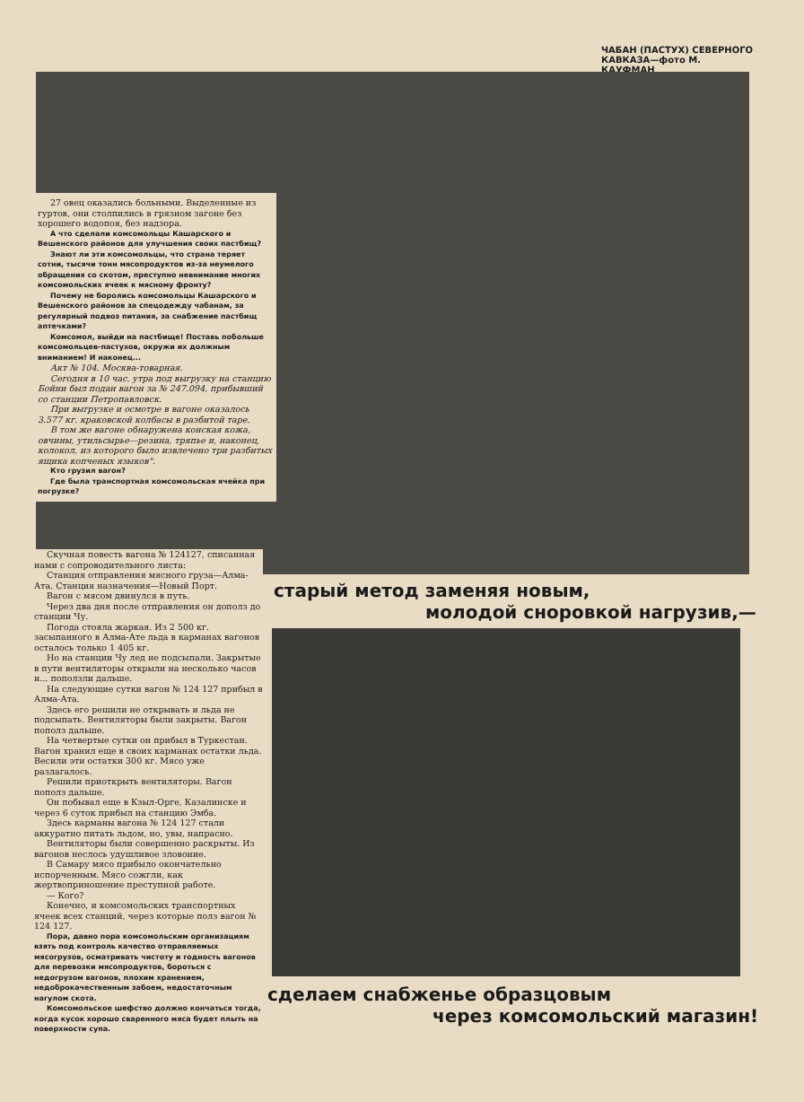ЧАБАН (ПАСТУХ) СЕВЕРНОГО КАВКАЗА—фото М. КАУФМАН
27 овец оказались больными. Выделенные из гуртов, они столпились в грязном загоне без хорошего водопоя, без надзора.
А что сделали комсомольцы Кашарского и Вешенского районов для улучшения своих пастбищ?
Знают ли эти комсомольцы, что страна теряет сотни, тысячи тонн мясопродуктов из-за неумелого обращения со скотом, преступно невнимание многих комсомольских ячеек к мясному фронту?
Почему не боролись комсомольцы Кашарского и Вешенского районов за спецодежду чабанам, за регулярный подвоз питания, за снабжение пастбищ аптечками?
Комсомол, выйди на пастбище! Поставь побольше комсомольцев-пастухов, окружи их должным вниманием! И наконец...
Акт № 104. Москва-товарная.
Сегодня в 10 час. утра под выгрузку на станцию Бойни был подан вагон за № 247.094, прибывший со станции Петропавловск.
При выгрузке и осмотре в вагоне оказалось 3.577 кг. краковской колбасы в разбитой таре.
В том же вагоне обнаружена конская кожа, овчины, утильсырье—резина, тряпье и, наконец, колокол, из которого было извлечено три разбитых ящика копченых языков".
Кто грузил вагон?
Где была транспортная комсомольская ячейка при погрузке?
Скучная повесть вагона № 124127, списанная нами с сопроводительного листа:
Станция отправления мясного груза—Алма-Ата. Станция назначения—Новый Порт.
Вагон с мясом двинулся в путь.
Через два дня после отправления он дополз до станции Чу.
Погода стояла жаркая. Из 2 500 кг. засыпанного в Алма-Ате льда в карманах вагонов осталось только 1 405 кг.
Но на станции Чу лед не подсыпали. Закрытые в пути вентиляторы открыли на несколько часов и... поползли дальше.
На следующие сутки вагон № 124 127 прибыл в Алма-Ата.
Здесь его решили не открывать и льда не подсыпать. Вентиляторы были закрыты. Вагон пополз дальше.
На четвертые сутки он прибыл в Туркестан. Вагон хранил еще в своих карманах остатки льда. Весили эти остатки 300 кг. Мясо уже разлагалось.
Решили приоткрыть вентиляторы. Вагон пополз дальше.
Он побывал еще в Кзыл-Орге, Казалинске и через 6 суток прибыл на станцию Эмба.
Здесь карманы вагона № 124 127 стали аккуратно питать льдом, но, увы, напрасно.
Вентиляторы были совершенно раскрыты. Из вагонов неслось удушливое зловоние.
В Самару мясо прибыло окончательно испорченным. Мясо сожгли, как жертвоприношение преступной работе.
— Кого?
Конечно, и комсомольских транспортных ячеек всех станций, через которые полз вагон № 124 127.
Пора, давно пора комсомольским организациям взять под контроль качество отправляемых мясогрузов, осматривать чистоту и годность вагонов для перевозки мясопродуктов, бороться с недогрузом вагонов, плохим хранением, недоброкачественным забоем, недостаточным нагулом скота.
Комсомольское шефство должно кончаться тогда, когда кусок хорошо сваренного мяса будет плыть на поверхности супа.
старый метод заменяя новым,
молодой сноровкой нагрузив,—
сделаем снабженье образцовым
через комсомольский магазин!